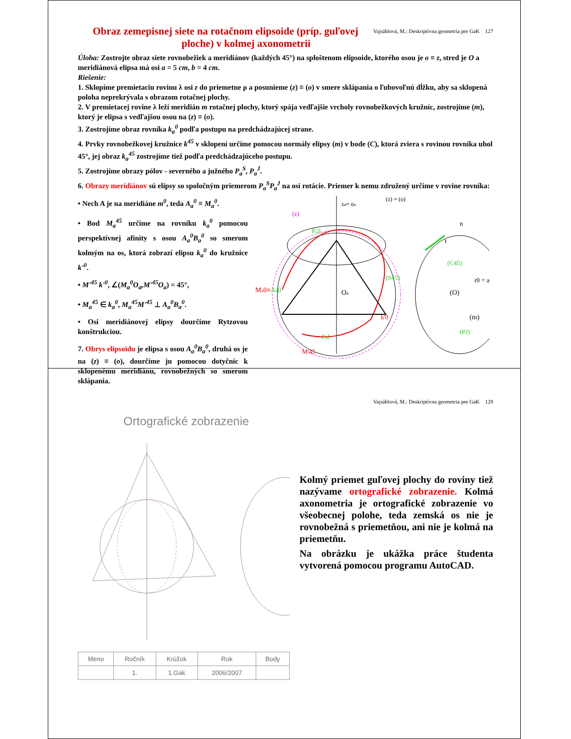Vajsáblová, M.: Deskriptívna geometria pre GaK 127
Obraz zemepisnej siete na rotačnom elipsoide (príp. guľovej ploche) v kolmej axonometrii
Úloha: Zostrojte obraz siete rovnobežiek a meridiánov (každých 45°) na sploštenom elipsoide, ktorého osou je o ≡ z, stred je O a meridiánová elipsa má osi a = 5 cm, b = 4 cm.
Riešenie:
1. Sklopíme premietaciu rovinu λ osi z do priemetne ρ a posunieme (z) ≡ (o) v smere sklápania o ľubovoľnú dĺžku, aby sa sklopená poloha neprekrývala s obrazom rotačnej plochy.
2. V premietacej rovine λ leží meridián m rotačnej plochy, ktorý spája vedľajšie vrcholy rovnobežkových kružníc, zostrojíme (m), ktorý je elipsa s vedľajšou osou na (z) ≡ (o).
3. Zostrojíme obraz rovníka k<sub>a</sub><sup>0</sup> podľa postupu na predchádzajúcej strane.
4. Prvky rovnobežkovej kružnice k<sup>45</sup> v sklopení určíme pomocou normály elipsy (m) v bode (C), ktorá zviera s rovinou rovníka uhol 45°, jej obraz k<sub>a</sub><sup>45</sup> zostrojíme tiež podľa predchádzajúceho postupu.
5. Zostrojíme obrazy pólov - severného a južného P<sub>a</sub><sup>S</sup>, P<sub>a</sub><sup>J</sup>.
6. Obrazy meridiánov sú elipsy so spoločným priemerom P<sub>a</sub><sup>S</sup>P<sub>a</sub><sup>J</sup> na osi rotácie. Priemer k nemu združený určíme v rovine rovníka:
• Nech A je na meridiáne m<sup>0</sup>, teda A<sub>a</sub><sup>0</sup> ≡ M<sub>a</sub><sup>0</sup>.
• Bod M<sub>a</sub><sup>45</sup> určíme na rovníku k<sub>a</sub><sup>0</sup> pomocou perspektívnej afinity s osou A<sub>a</sub><sup>0</sup>B<sub>a</sub><sup>0</sup> so smerom kolmým na os, ktorá zobrazí elipsu k<sub>a</sub><sup>0</sup> do kružnice k'<sup>0</sup>.
• M'<sup>45</sup> k'<sup>0</sup>, ∠(M<sub>a</sub><sup>0</sup>O<sub>a</sub>,M'<sup>45</sup>O<sub>a</sub>) = 45°,
• M<sub>a</sub><sup>45</sup> ∈ k<sub>a</sub><sup>0</sup>, M<sub>a</sub><sup>45</sup>M'<sup>45</sup> ⊥ A<sub>a</sub><sup>0</sup>B<sub>a</sub><sup>0</sup>.
• Osi meridiánovej elipsy dourčíme Rytzovou konštrukciou.
7. Obrys elipsoidu je elipsa s osou A<sub>a</sub><sup>0</sup>B<sub>a</sub><sup>0</sup>, druhá os je na (z) ≡ (o), dourčíme ju pomocou dotyčníc k sklopenému meridiánu, rovnobežných so smerom sklápania.
za≡ oa
(z) ≡ (o)
(z)
Oa
(C45)
(O)
(m)
Ma0≡Aa0
(S45)
PaJ
PaS
k'0
M'45
n
t
r0 = a
(PJ)
Vajsáblová, M.: Deskriptívna geometria pre GaK 128
Ortografické zobrazenie
| Meno | Ročník | Krúžok | Rok | Body |
| --- | --- | --- | --- | --- |
| | 1. | 1.Gak | 2006/2007 | |
Kolmý priemet guľovej plochy do roviny tiež nazývame ortografické zobrazenie. Kolmá axonometria je ortografické zobrazenie vo všeobecnej polohe, teda zemská os nie je rovnobežná s priemetňou, ani nie je kolmá na priemetňu.
Na obrázku je ukážka práce študenta vytvorená pomocou programu AutoCAD.